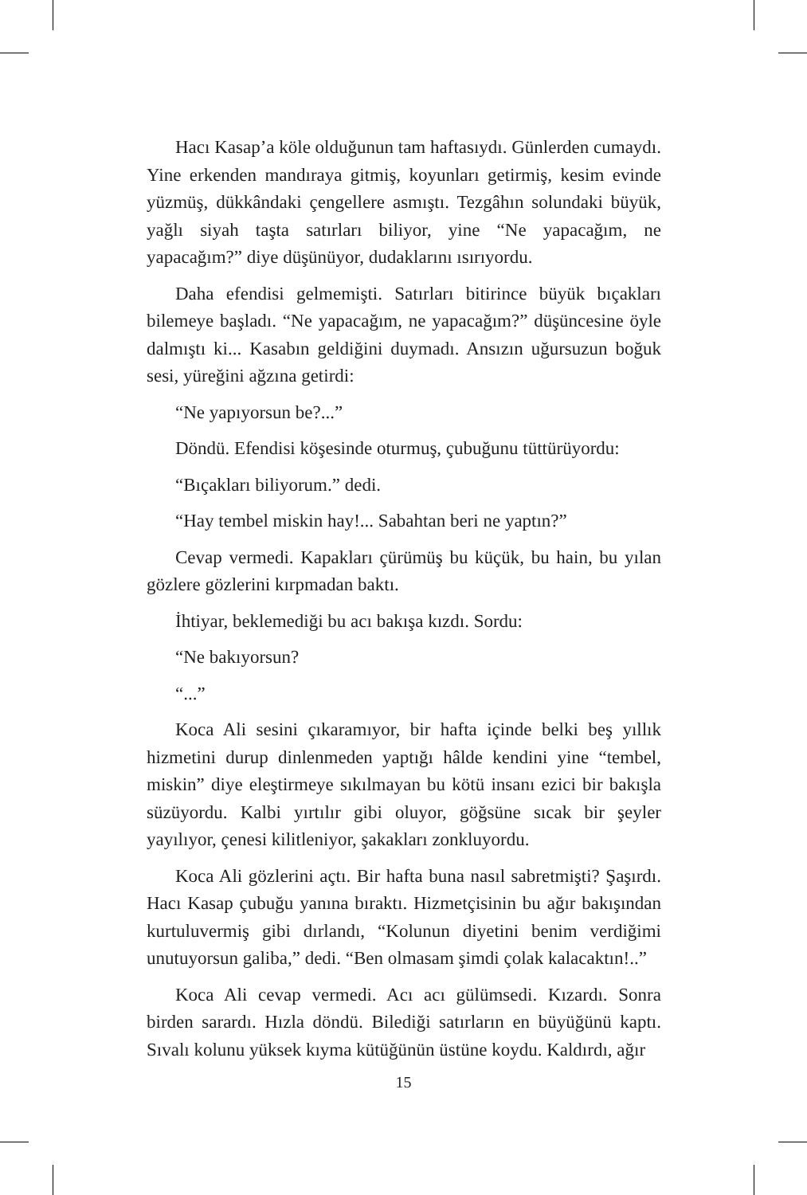Hacı Kasap’a köle olduğunun tam haftasıydı. Günlerden cumaydı. Yine erkenden mandıraya gitmiş, koyunları getirmiş, kesim evinde yüzmüş, dükkândaki çengellere asmıştı. Tezgâhın solundaki büyük, yağlı siyah taşta satırları biliyor, yine “Ne yapacağım, ne yapacağım?” diye düşünüyor, dudaklarını ısırıyordu.
Daha efendisi gelmemişti. Satırları bitirince büyük bıçakları bilemeye başladı. “Ne yapacağım, ne yapacağım?” düşüncesine öyle dalmıştı ki... Kasabın geldiğini duymadı. Ansızın uğursuzun boğuk sesi, yüreğini ağzına getirdi:
“Ne yapıyorsun be?...”
Döndü. Efendisi köşesinde oturmuş, çubuğunu tüttürüyordu:
“Bıçakları biliyorum.” dedi.
“Hay tembel miskin hay!... Sabahtan beri ne yaptın?”
Cevap vermedi. Kapakları çürümüş bu küçük, bu hain, bu yılan gözlere gözlerini kırpmadan baktı.
İhtiyar, beklemediği bu acı bakışa kızdı. Sordu:
“Ne bakıyorsun?
“...”
Koca Ali sesini çıkaramıyor, bir hafta içinde belki beş yıllık hizmetini durup dinlenmeden yaptığı hâlde kendini yine “tembel, miskin” diye eleştirmeye sıkılmayan bu kötü insanı ezici bir bakışla süzüyordu. Kalbi yırtılır gibi oluyor, göğsüne sıcak bir şeyler yayılıyor, çenesi kilitleniyor, şakakları zonkluyordu.
Koca Ali gözlerini açtı. Bir hafta buna nasıl sabretmişti? Şaşırdı. Hacı Kasap çubuğu yanına bıraktı. Hizmetçisinin bu ağır bakışından kurtuluvermiş gibi dırlandı, “Kolunun diyetini benim verdiğimi unutuyorsun galiba,” dedi. “Ben olmasam şimdi çolak kalacaktın!..”
Koca Ali cevap vermedi. Acı acı gülümsedi. Kızardı. Sonra birden sarardı. Hızla döndü. Bilediği satırların en büyüğünü kaptı. Sıvalı kolunu yüksek kıyma kütüğünün üstüne koydu. Kaldırdı, ağır
15